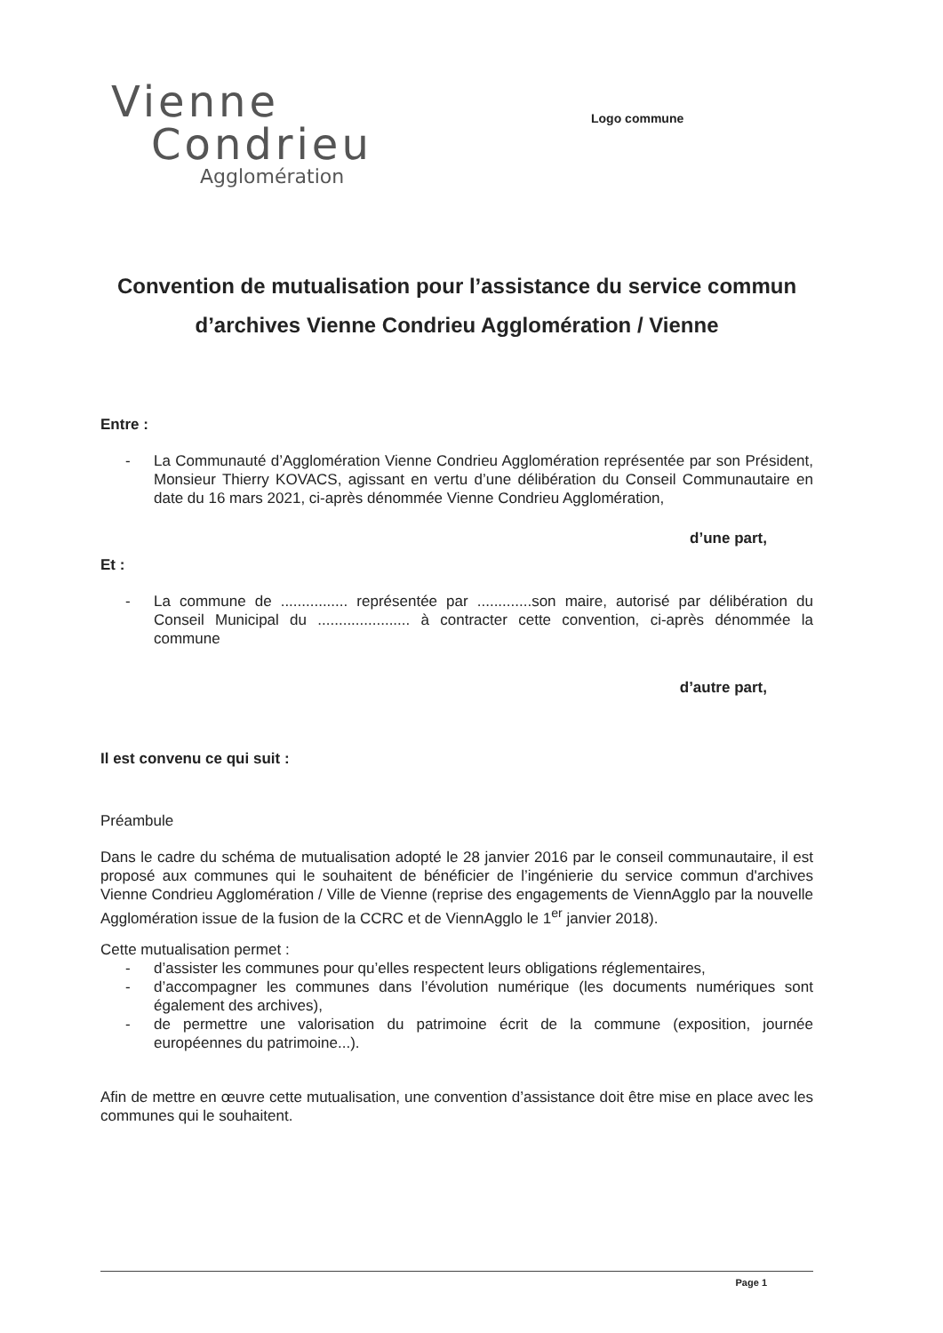Vienne
Condrieu
Agglomération
Logo commune
Convention de mutualisation pour l’assistance du service commun d’archives Vienne Condrieu Agglomération / Vienne
Entre :
- La Communauté d’Agglomération Vienne Condrieu Agglomération représentée par son Président, Monsieur Thierry KOVACS, agissant en vertu d’une délibération du Conseil Communautaire en date du 16 mars 2021, ci-après dénommée Vienne Condrieu Agglomération,
d’une part,
Et :
- La commune de ................ représentée par .............son maire, autorisé par délibération du Conseil Municipal du ...................... à contracter cette convention, ci-après dénommée la commune
d’autre part,
Il est convenu ce qui suit :
Préambule
Dans le cadre du schéma de mutualisation adopté le 28 janvier 2016 par le conseil communautaire, il est proposé aux communes qui le souhaitent de bénéficier de l’ingénierie du service commun d'archives Vienne Condrieu Agglomération / Ville de Vienne (reprise des engagements de ViennAgglo par la nouvelle Agglomération issue de la fusion de la CCRC et de ViennAgglo le 1<sup>er</sup> janvier 2018).
Cette mutualisation permet :
- d’assister les communes pour qu’elles respectent leurs obligations réglementaires,
- d’accompagner les communes dans l’évolution numérique (les documents numériques sont également des archives),
- de permettre une valorisation du patrimoine écrit de la commune (exposition, journée européennes du patrimoine...).
Afin de mettre en œuvre cette mutualisation, une convention d’assistance doit être mise en place avec les communes qui le souhaitent.
Page 1